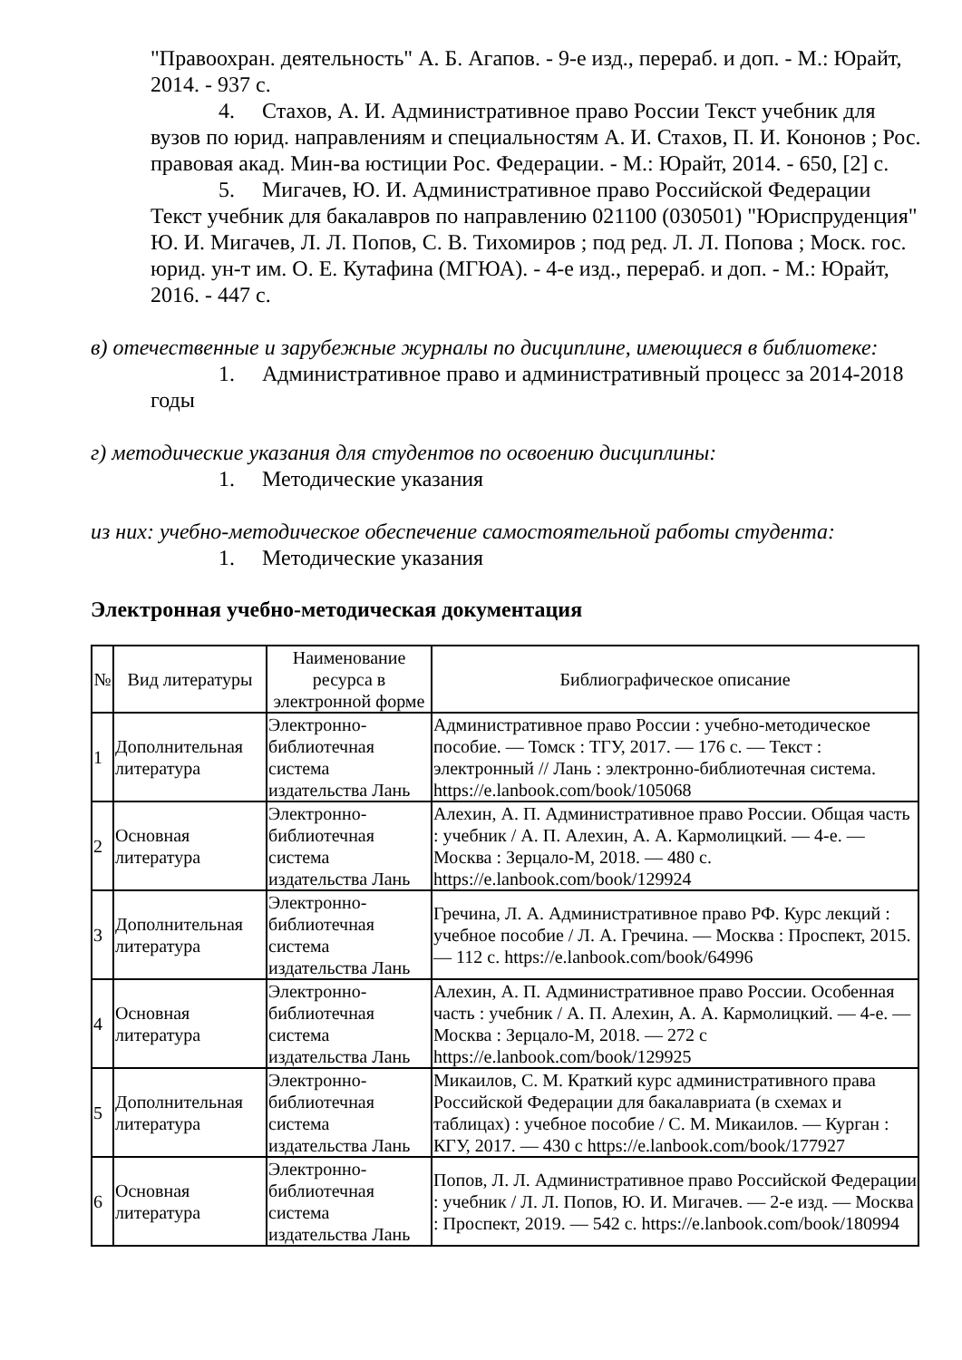"Правоохран. деятельность" А. Б. Агапов. - 9-е изд., перераб. и доп. - М.: Юрайт, 2014. - 937 с.
4. Стахов, А. И. Административное право России Текст учебник для вузов по юрид. направлениям и специальностям А. И. Стахов, П. И. Кононов ; Рос. правовая акад. Мин-ва юстиции Рос. Федерации. - М.: Юрайт, 2014. - 650, [2] с.
5. Мигачев, Ю. И. Административное право Российской Федерации Текст учебник для бакалавров по направлению 021100 (030501) "Юриспруденция" Ю. И. Мигачев, Л. Л. Попов, С. В. Тихомиров ; под ред. Л. Л. Попова ; Моск. гос. юрид. ун-т им. О. Е. Кутафина (МГЮА). - 4-е изд., перераб. и доп. - М.: Юрайт, 2016. - 447 с.
в) отечественные и зарубежные журналы по дисциплине, имеющиеся в библиотеке:
1. Административное право и административный процесс за 2014-2018 годы
г) методические указания для студентов по освоению дисциплины:
1. Методические указания
из них: учебно-методическое обеспечение самостоятельной работы студента:
1. Методические указания
Электронная учебно-методическая документация
| № | Вид литературы | Наименование ресурса в электронной форме | Библиографическое описание |
| --- | --- | --- | --- |
| 1 | Дополнительная литература | Электронно-библиотечная система издательства Лань | Административное право России : учебно-методическое пособие. — Томск : ТГУ, 2017. — 176 с. — Текст : электронный // Лань : электронно-библиотечная система. https://e.lanbook.com/book/105068 |
| 2 | Основная литература | Электронно-библиотечная система издательства Лань | Алехин, А. П. Административное право России. Общая часть : учебник / А. П. Алехин, А. А. Кармолицкий. — 4-е. — Москва : Зерцало-М, 2018. — 480 с. https://e.lanbook.com/book/129924 |
| 3 | Дополнительная литература | Электронно-библиотечная система издательства Лань | Гречина, Л. А. Административное право РФ. Курс лекций : учебное пособие / Л. А. Гречина. — Москва : Проспект, 2015. — 112 с. https://e.lanbook.com/book/64996 |
| 4 | Основная литература | Электронно-библиотечная система издательства Лань | Алехин, А. П. Административное право России. Особенная часть : учебник / А. П. Алехин, А. А. Кармолицкий. — 4-е. — Москва : Зерцало-М, 2018. — 272 с https://e.lanbook.com/book/129925 |
| 5 | Дополнительная литература | Электронно-библиотечная система издательства Лань | Микаилов, С. М. Краткий курс административного права Российской Федерации для бакалавриата (в схемах и таблицах) : учебное пособие / С. М. Микаилов. — Курган : КГУ, 2017. — 430 с https://e.lanbook.com/book/177927 |
| 6 | Основная литература | Электронно-библиотечная система издательства Лань | Попов, Л. Л. Административное право Российской Федерации : учебник / Л. Л. Попов, Ю. И. Мигачев. — 2-е изд. — Москва : Проспект, 2019. — 542 с. https://e.lanbook.com/book/180994 |